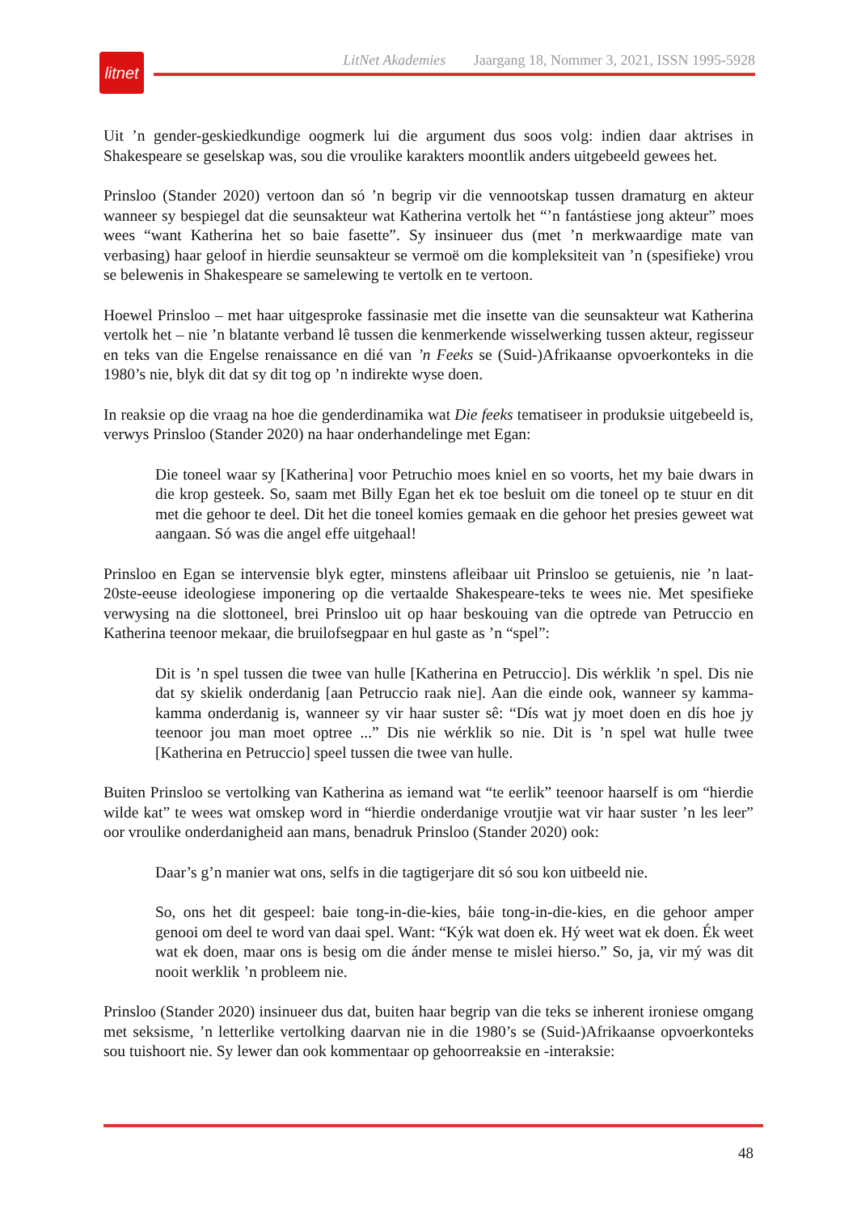litnet
LitNet Akademies Jaargang 18, Nommer 3, 2021, ISSN 1995-5928
Uit ’n gender-geskiedkundige oogmerk lui die argument dus soos volg: indien daar aktrises in Shakespeare se geselskap was, sou die vroulike karakters moontlik anders uitgebeeld gewees het.
Prinsloo (Stander 2020) vertoon dan só ’n begrip vir die vennootskap tussen dramaturg en akteur wanneer sy bespiegel dat die seunsakteur wat Katherina vertolk het “’n fantástiese jong akteur” moes wees “want Katherina het so baie fasette”. Sy insinueer dus (met ’n merkwaardige mate van verbasing) haar geloof in hierdie seunsakteur se vermoë om die kompleksiteit van ’n (spesifieke) vrou se belewenis in Shakespeare se samelewing te vertolk en te vertoon.
Hoewel Prinsloo – met haar uitgesproke fassinasie met die insette van die seunsakteur wat Katherina vertolk het – nie ’n blatante verband lê tussen die kenmerkende wisselwerking tussen akteur, regisseur en teks van die Engelse renaissance en dié van ’n Feeks se (Suid-)Afrikaanse opvoerkonteks in die 1980’s nie, blyk dit dat sy dit tog op ’n indirekte wyse doen.
In reaksie op die vraag na hoe die genderdinamika wat Die feeks tematiseer in produksie uitgebeeld is, verwys Prinsloo (Stander 2020) na haar onderhandelinge met Egan:
Die toneel waar sy [Katherina] voor Petruchio moes kniel en so voorts, het my baie dwars in die krop gesteek. So, saam met Billy Egan het ek toe besluit om die toneel op te stuur en dit met die gehoor te deel. Dit het die toneel komies gemaak en die gehoor het presies geweet wat aangaan. Só was die angel effe uitgehaal!
Prinsloo en Egan se intervensie blyk egter, minstens afleibaar uit Prinsloo se getuienis, nie ’n laat-20ste-eeuse ideologiese imponering op die vertaalde Shakespeare-teks te wees nie. Met spesifieke verwysing na die slottoneel, brei Prinsloo uit op haar beskouing van die optrede van Petruccio en Katherina teenoor mekaar, die bruilofsegpaar en hul gaste as ’n “spel”:
Dit is ’n spel tussen die twee van hulle [Katherina en Petruccio]. Dis wérklik ’n spel. Dis nie dat sy skielik onderdanig [aan Petruccio raak nie]. Aan die einde ook, wanneer sy kamma-kamma onderdanig is, wanneer sy vir haar suster sê: “Dís wat jy moet doen en dís hoe jy teenoor jou man moet optree ...” Dis nie wérklik so nie. Dit is ’n spel wat hulle twee [Katherina en Petruccio] speel tussen die twee van hulle.
Buiten Prinsloo se vertolking van Katherina as iemand wat “te eerlik” teenoor haarself is om “hierdie wilde kat” te wees wat omskep word in “hierdie onderdanige vroutjie wat vir haar suster ’n les leer” oor vroulike onderdanigheid aan mans, benadruk Prinsloo (Stander 2020) ook:
Daar’s g’n manier wat ons, selfs in die tagtigerjare dit só sou kon uitbeeld nie.
So, ons het dit gespeel: baie tong-in-die-kies, báie tong-in-die-kies, en die gehoor amper genooi om deel te word van daai spel. Want: “Kýk wat doen ek. Hý weet wat ek doen. Ék weet wat ek doen, maar ons is besig om die ánder mense te mislei hierso.” So, ja, vir mý was dit nooit werklik ’n probleem nie.
Prinsloo (Stander 2020) insinueer dus dat, buiten haar begrip van die teks se inherent ironiese omgang met seksisme, ’n letterlike vertolking daarvan nie in die 1980’s se (Suid-)Afrikaanse opvoerkonteks sou tuishoort nie. Sy lewer dan ook kommentaar op gehoorreaksie en -interaksie:
48